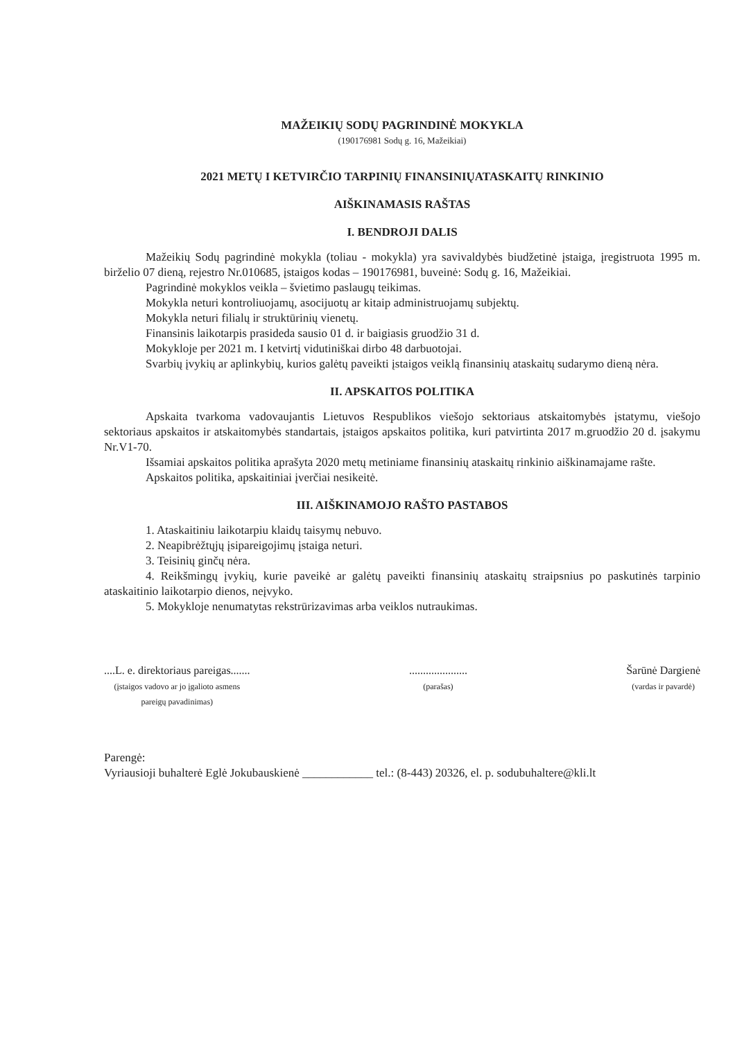MAŽEIKIŲ SODŲ PAGRINDINĖ MOKYKLA
(190176981 Sodų g. 16, Mažeikiai)
2021 METŲ I KETVIRČIO TARPINIŲ FINANSINIŲATASKAITŲ RINKINIO
AIŠKINAMASIS RAŠTAS
I. BENDROJI DALIS
Mažeikių Sodų pagrindinė mokykla (toliau - mokykla) yra savivaldybės biudžetinė įstaiga, įregistruota 1995 m. birželio 07 dieną, rejestro Nr.010685, įstaigos kodas – 190176981, buveinė: Sodų g. 16, Mažeikiai.
Pagrindinė mokyklos veikla – švietimo paslaugų teikimas.
Mokykla neturi kontroliuojamų, asocijuotų ar kitaip administruojamų subjektų.
Mokykla neturi filialų ir struktūrinių vienetų.
Finansinis laikotarpis prasideda sausio 01 d. ir baigiasis gruodžio 31 d.
Mokykloje per 2021 m. I ketvirtį vidutiniškai dirbo 48 darbuotojai.
Svarbių įvykių ar aplinkybių, kurios galėtų paveikti įstaigos veiklą finansinių ataskaitų sudarymo dieną nėra.
II. APSKAITOS POLITIKA
Apskaita tvarkoma vadovaujantis Lietuvos Respublikos viešojo sektoriaus atskaitomybės įstatymu, viešojo sektoriaus apskaitos ir atskaitomybės standartais, įstaigos apskaitos politika, kuri patvirtinta 2017 m.gruodžio 20 d. įsakymu Nr.V1-70.
Išsamiai apskaitos politika aprašyta 2020 metų metiniame finansinių ataskaitų rinkinio aiškinamajame rašte.
Apskaitos politika, apskaitiniai įverčiai nesikeitė.
III. AIŠKINAMOJO RAŠTO PASTABOS
1. Ataskaitiniu laikotarpiu klaidų taisymų nebuvo.
2. Neapibrėžtųjų įsipareigojimų įstaiga neturi.
3. Teisinių ginčų nėra.
4. Reikšmingų įvykių, kurie paveikė ar galėtų paveikti finansinių ataskaitų straipsnius po paskutinės tarpinio ataskaitinio laikotarpio dienos, neįvyko.
5. Mokykloje nenumatytas rekstrūrizavimas arba veiklos nutraukimas.
....L. e. direktoriaus pareigas.......
(įstaigos vadovo ar jo įgalioto asmens
pareigų pavadinimas)
.....................
(parašas)
Šarūnė Dargienė
(vardas ir pavardė)
Parengė:
Vyriausioji buhalterė Eglė Jokubauskienė ____________ tel.: (8-443) 20326, el. p. sodubuhaltere@kli.lt